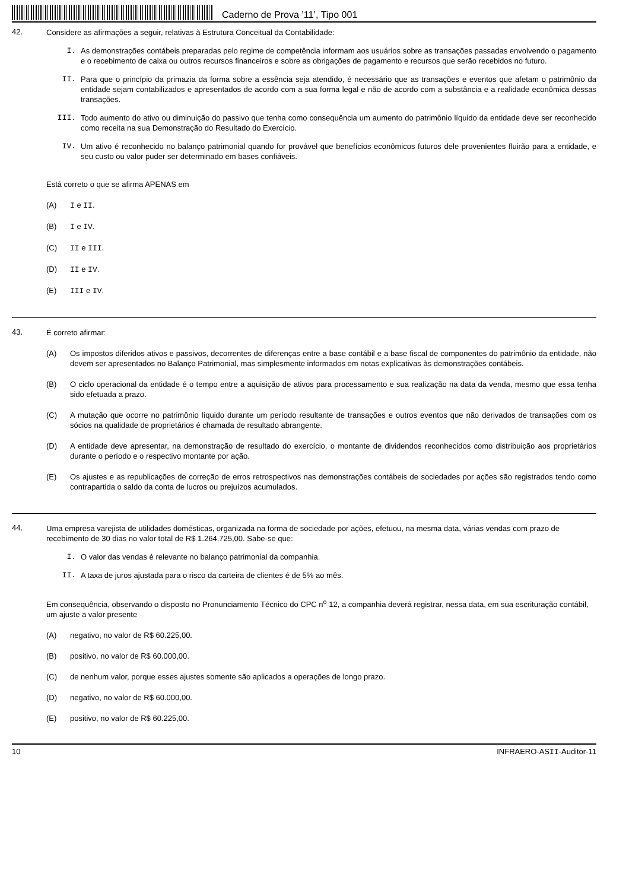Caderno de Prova ’11’, Tipo 001
42.
Considere as afirmações a seguir, relativas à Estrutura Conceitual da Contabilidade:
I. As demonstrações contábeis preparadas pelo regime de competência informam aos usuários sobre as transações passadas envolvendo o pagamento e o recebimento de caixa ou outros recursos financeiros e sobre as obrigações de pagamento e recursos que serão recebidos no futuro.
II. Para que o princípio da primazia da forma sobre a essência seja atendido, é necessário que as transações e eventos que afetam o patrimônio da entidade sejam contabilizados e apresentados de acordo com a sua forma legal e não de acordo com a substância e a realidade econômica dessas transações.
III. Todo aumento do ativo ou diminuição do passivo que tenha como consequência um aumento do patrimônio líquido da entidade deve ser reconhecido como receita na sua Demonstração do Resultado do Exercício.
IV. Um ativo é reconhecido no balanço patrimonial quando for provável que benefícios econômicos futuros dele provenientes fluirão para a entidade, e seu custo ou valor puder ser determinado em bases confiáveis.
Está correto o que se afirma APENAS em
(A) I e II.
(B) I e IV.
(C) II e III.
(D) II e IV.
(E) III e IV.
43.
É correto afirmar:
(A) Os impostos diferidos ativos e passivos, decorrentes de diferenças entre a base contábil e a base fiscal de componentes do patrimônio da entidade, não devem ser apresentados no Balanço Patrimonial, mas simplesmente informados em notas explicativas às demonstrações contábeis.
(B) O ciclo operacional da entidade é o tempo entre a aquisição de ativos para processamento e sua realização na data da venda, mesmo que essa tenha sido efetuada a prazo.
(C) A mutação que ocorre no patrimônio líquido durante um período resultante de transações e outros eventos que não derivados de transações com os sócios na qualidade de proprietários é chamada de resultado abrangente.
(D) A entidade deve apresentar, na demonstração de resultado do exercício, o montante de dividendos reconhecidos como distribuição aos proprietários durante o período e o respectivo montante por ação.
(E) Os ajustes e as republicações de correção de erros retrospectivos nas demonstrações contábeis de sociedades por ações são registrados tendo como contrapartida o saldo da conta de lucros ou prejuízos acumulados.
44.
Uma empresa varejista de utilidades domésticas, organizada na forma de sociedade por ações, efetuou, na mesma data, várias vendas com prazo de recebimento de 30 dias no valor total de R$ 1.264.725,00. Sabe-se que:
I. O valor das vendas é relevante no balanço patrimonial da companhia.
II. A taxa de juros ajustada para o risco da carteira de clientes é de 5% ao mês.
Em consequência, observando o disposto no Pronunciamento Técnico do CPC n<sup>o</sup> 12, a companhia deverá registrar, nessa data, em sua escrituração contábil, um ajuste a valor presente
(A) negativo, no valor de R$ 60.225,00.
(B) positivo, no valor de R$ 60.000,00.
(C) de nenhum valor, porque esses ajustes somente são aplicados a operações de longo prazo.
(D) negativo, no valor de R$ 60.000,00.
(E) positivo, no valor de R$ 60.225,00.
10 INFRAERO-ASII-Auditor-11